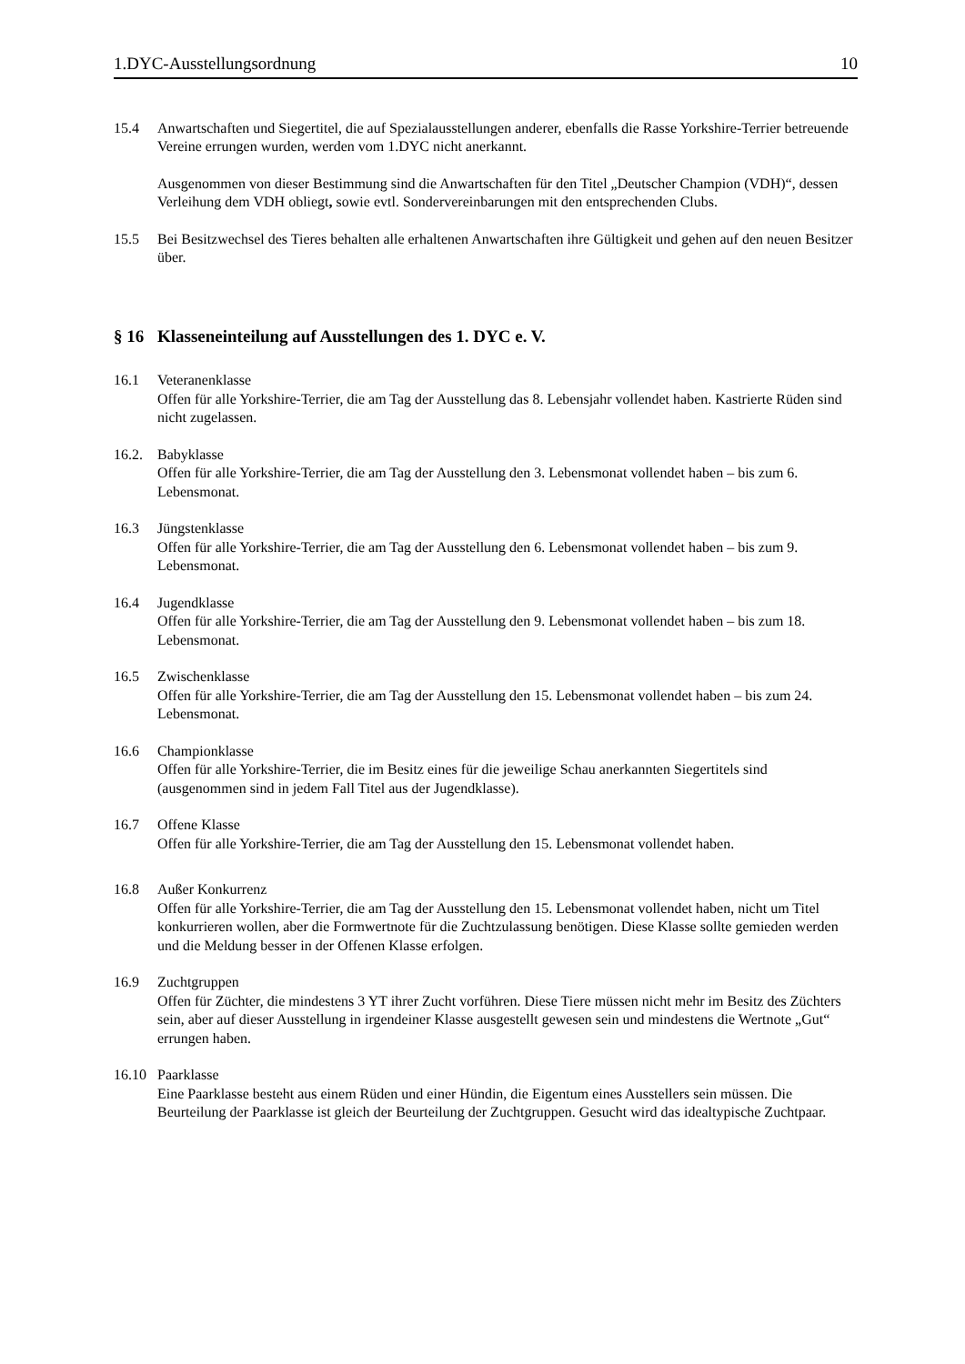1.DYC-Ausstellungsordnung 10
15.4 Anwartschaften und Siegertitel, die auf Spezialausstellungen anderer, ebenfalls die Rasse Yorkshire-Terrier betreuende Vereine errungen wurden, werden vom 1.DYC nicht anerkannt.
Ausgenommen von dieser Bestimmung sind die Anwartschaften für den Titel „Deutscher Champion (VDH)“, dessen Verleihung dem VDH obliegt, sowie evtl. Sondervereinbarungen mit den entsprechenden Clubs.
15.5 Bei Besitzwechsel des Tieres behalten alle erhaltenen Anwartschaften ihre Gültigkeit und gehen auf den neuen Besitzer über.
§ 16 Klasseneinteilung auf Ausstellungen des 1. DYC e. V.
16.1 Veteranenklasse
Offen für alle Yorkshire-Terrier, die am Tag der Ausstellung das 8. Lebensjahr vollendet haben. Kastrierte Rüden sind nicht zugelassen.
16.2. Babyklasse
Offen für alle Yorkshire-Terrier, die am Tag der Ausstellung den 3. Lebensmonat vollendet haben – bis zum 6. Lebensmonat.
16.3 Jüngstenklasse
Offen für alle Yorkshire-Terrier, die am Tag der Ausstellung den 6. Lebensmonat vollendet haben – bis zum 9. Lebensmonat.
16.4 Jugendklasse
Offen für alle Yorkshire-Terrier, die am Tag der Ausstellung den 9. Lebensmonat vollendet haben – bis zum 18. Lebensmonat.
16.5 Zwischenklasse
Offen für alle Yorkshire-Terrier, die am Tag der Ausstellung den 15. Lebensmonat vollendet haben – bis zum 24. Lebensmonat.
16.6 Championklasse
Offen für alle Yorkshire-Terrier, die im Besitz eines für die jeweilige Schau anerkannten Siegertitels sind (ausgenommen sind in jedem Fall Titel aus der Jugendklasse).
16.7 Offene Klasse
Offen für alle Yorkshire-Terrier, die am Tag der Ausstellung den 15. Lebensmonat vollendet haben.
16.8 Außer Konkurrenz
Offen für alle Yorkshire-Terrier, die am Tag der Ausstellung den 15. Lebensmonat vollendet haben, nicht um Titel konkurrieren wollen, aber die Formwertnote für die Zuchtzulassung benötigen. Diese Klasse sollte gemieden werden und die Meldung besser in der Offenen Klasse erfolgen.
16.9 Zuchtgruppen
Offen für Züchter, die mindestens 3 YT ihrer Zucht vorführen. Diese Tiere müssen nicht mehr im Besitz des Züchters sein, aber auf dieser Ausstellung in irgendeiner Klasse ausgestellt gewesen sein und mindestens die Wertnote „Gut“ errungen haben.
16.10 Paarklasse
Eine Paarklasse besteht aus einem Rüden und einer Hündin, die Eigentum eines Ausstellers sein müssen. Die Beurteilung der Paarklasse ist gleich der Beurteilung der Zuchtgruppen. Gesucht wird das idealtypische Zuchtpaar.